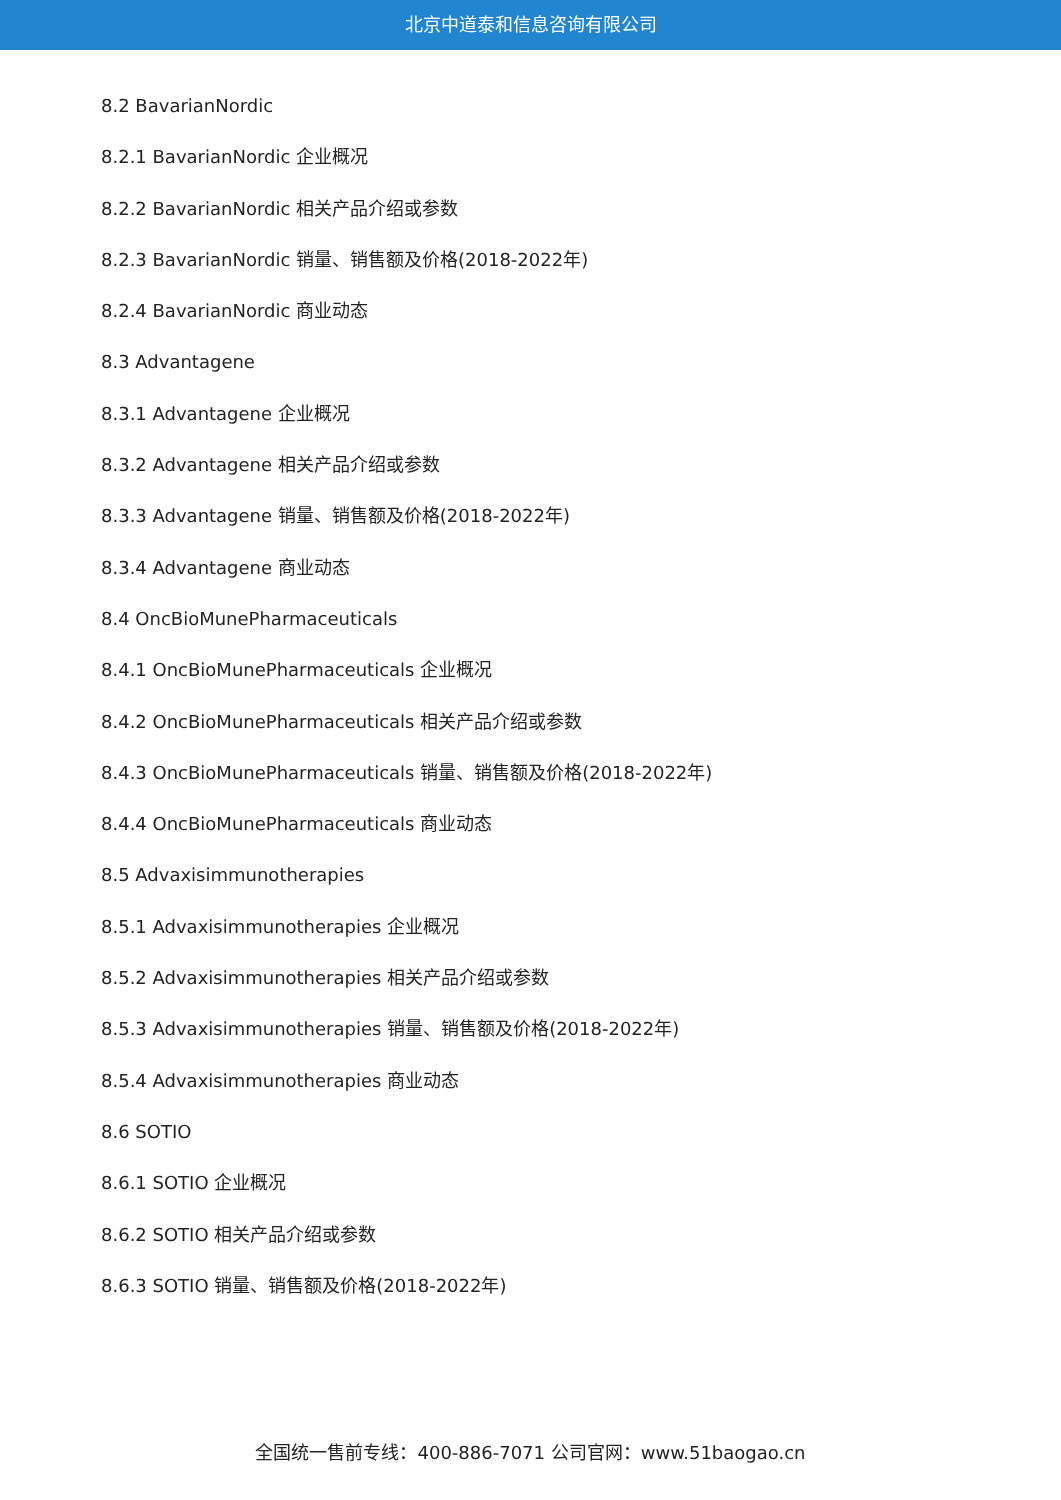北京中道泰和信息咨询有限公司
8.2 BavarianNordic
8.2.1 BavarianNordic 企业概况
8.2.2 BavarianNordic 相关产品介绍或参数
8.2.3 BavarianNordic 销量、销售额及价格(2018-2022年)
8.2.4 BavarianNordic 商业动态
8.3 Advantagene
8.3.1 Advantagene 企业概况
8.3.2 Advantagene 相关产品介绍或参数
8.3.3 Advantagene 销量、销售额及价格(2018-2022年)
8.3.4 Advantagene 商业动态
8.4 OncBioMunePharmaceuticals
8.4.1 OncBioMunePharmaceuticals 企业概况
8.4.2 OncBioMunePharmaceuticals 相关产品介绍或参数
8.4.3 OncBioMunePharmaceuticals 销量、销售额及价格(2018-2022年)
8.4.4 OncBioMunePharmaceuticals 商业动态
8.5 Advaxisimmunotherapies
8.5.1 Advaxisimmunotherapies 企业概况
8.5.2 Advaxisimmunotherapies 相关产品介绍或参数
8.5.3 Advaxisimmunotherapies 销量、销售额及价格(2018-2022年)
8.5.4 Advaxisimmunotherapies 商业动态
8.6 SOTIO
8.6.1 SOTIO 企业概况
8.6.2 SOTIO 相关产品介绍或参数
8.6.3 SOTIO 销量、销售额及价格(2018-2022年)
全国统一售前专线：400-886-7071 公司官网：www.51baogao.cn